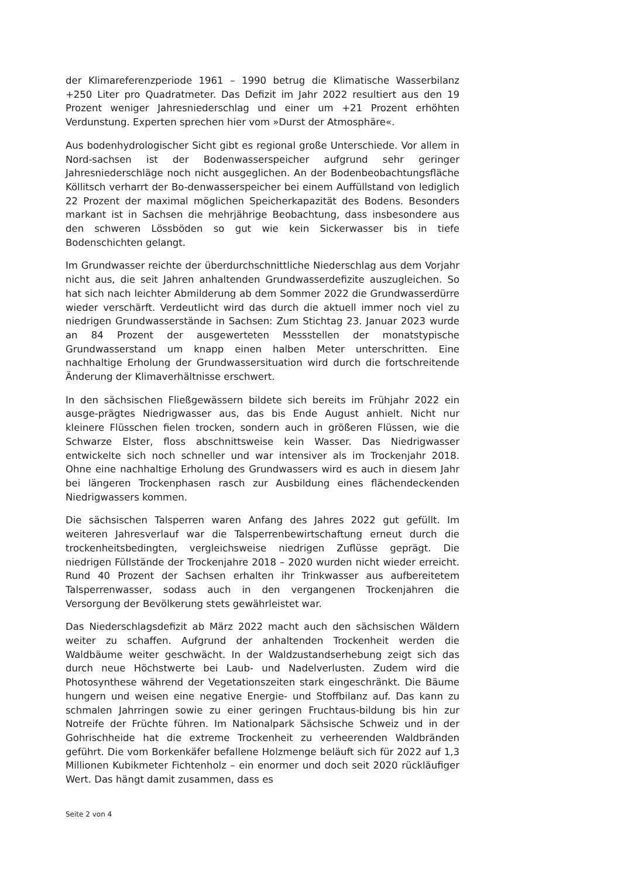der Klimareferenzperiode 1961 – 1990 betrug die Klimatische Wasserbilanz +250 Liter pro Quadratmeter. Das Defizit im Jahr 2022 resultiert aus den 19 Prozent weniger Jahresniederschlag und einer um +21 Prozent erhöhten Verdunstung. Experten sprechen hier vom »Durst der Atmosphäre«.
Aus bodenhydrologischer Sicht gibt es regional große Unterschiede. Vor allem in Nord-sachsen ist der Bodenwasserspeicher aufgrund sehr geringer Jahresniederschläge noch nicht ausgeglichen. An der Bodenbeobachtungsfläche Köllitsch verharrt der Bo-denwasserspeicher bei einem Auffüllstand von lediglich 22 Prozent der maximal möglichen Speicherkapazität des Bodens. Besonders markant ist in Sachsen die mehrjährige Beobachtung, dass insbesondere aus den schweren Lössböden so gut wie kein Sickerwasser bis in tiefe Bodenschichten gelangt.
Im Grundwasser reichte der überdurchschnittliche Niederschlag aus dem Vorjahr nicht aus, die seit Jahren anhaltenden Grundwasserdefizite auszugleichen. So hat sich nach leichter Abmilderung ab dem Sommer 2022 die Grundwasserdürre wieder verschärft. Verdeutlicht wird das durch die aktuell immer noch viel zu niedrigen Grundwasserstände in Sachsen: Zum Stichtag 23. Januar 2023 wurde an 84 Prozent der ausgewerteten Messstellen der monatstypische Grundwasserstand um knapp einen halben Meter unterschritten. Eine nachhaltige Erholung der Grundwassersituation wird durch die fortschreitende Änderung der Klimaverhältnisse erschwert.
In den sächsischen Fließgewässern bildete sich bereits im Frühjahr 2022 ein ausge-prägtes Niedrigwasser aus, das bis Ende August anhielt. Nicht nur kleinere Flüsschen fielen trocken, sondern auch in größeren Flüssen, wie die Schwarze Elster, floss abschnittsweise kein Wasser. Das Niedrigwasser entwickelte sich noch schneller und war intensiver als im Trockenjahr 2018. Ohne eine nachhaltige Erholung des Grundwassers wird es auch in diesem Jahr bei längeren Trockenphasen rasch zur Ausbildung eines flächendeckenden Niedrigwassers kommen.
Die sächsischen Talsperren waren Anfang des Jahres 2022 gut gefüllt. Im weiteren Jahresverlauf war die Talsperrenbewirtschaftung erneut durch die trockenheitsbedingten, vergleichsweise niedrigen Zuflüsse geprägt. Die niedrigen Füllstände der Trockenjahre 2018 – 2020 wurden nicht wieder erreicht. Rund 40 Prozent der Sachsen erhalten ihr Trinkwasser aus aufbereitetem Talsperrenwasser, sodass auch in den vergangenen Trockenjahren die Versorgung der Bevölkerung stets gewährleistet war.
Das Niederschlagsdefizit ab März 2022 macht auch den sächsischen Wäldern weiter zu schaffen. Aufgrund der anhaltenden Trockenheit werden die Waldbäume weiter geschwächt. In der Waldzustandserhebung zeigt sich das durch neue Höchstwerte bei Laub- und Nadelverlusten. Zudem wird die Photosynthese während der Vegetationszeiten stark eingeschränkt. Die Bäume hungern und weisen eine negative Energie- und Stoffbilanz auf. Das kann zu schmalen Jahrringen sowie zu einer geringen Fruchtaus-bildung bis hin zur Notreife der Früchte führen. Im Nationalpark Sächsische Schweiz und in der Gohrischheide hat die extreme Trockenheit zu verheerenden Waldbränden geführt. Die vom Borkenkäfer befallene Holzmenge beläuft sich für 2022 auf 1,3 Millionen Kubikmeter Fichtenholz – ein enormer und doch seit 2020 rückläufiger Wert. Das hängt damit zusammen, dass es
Seite 2 von 4